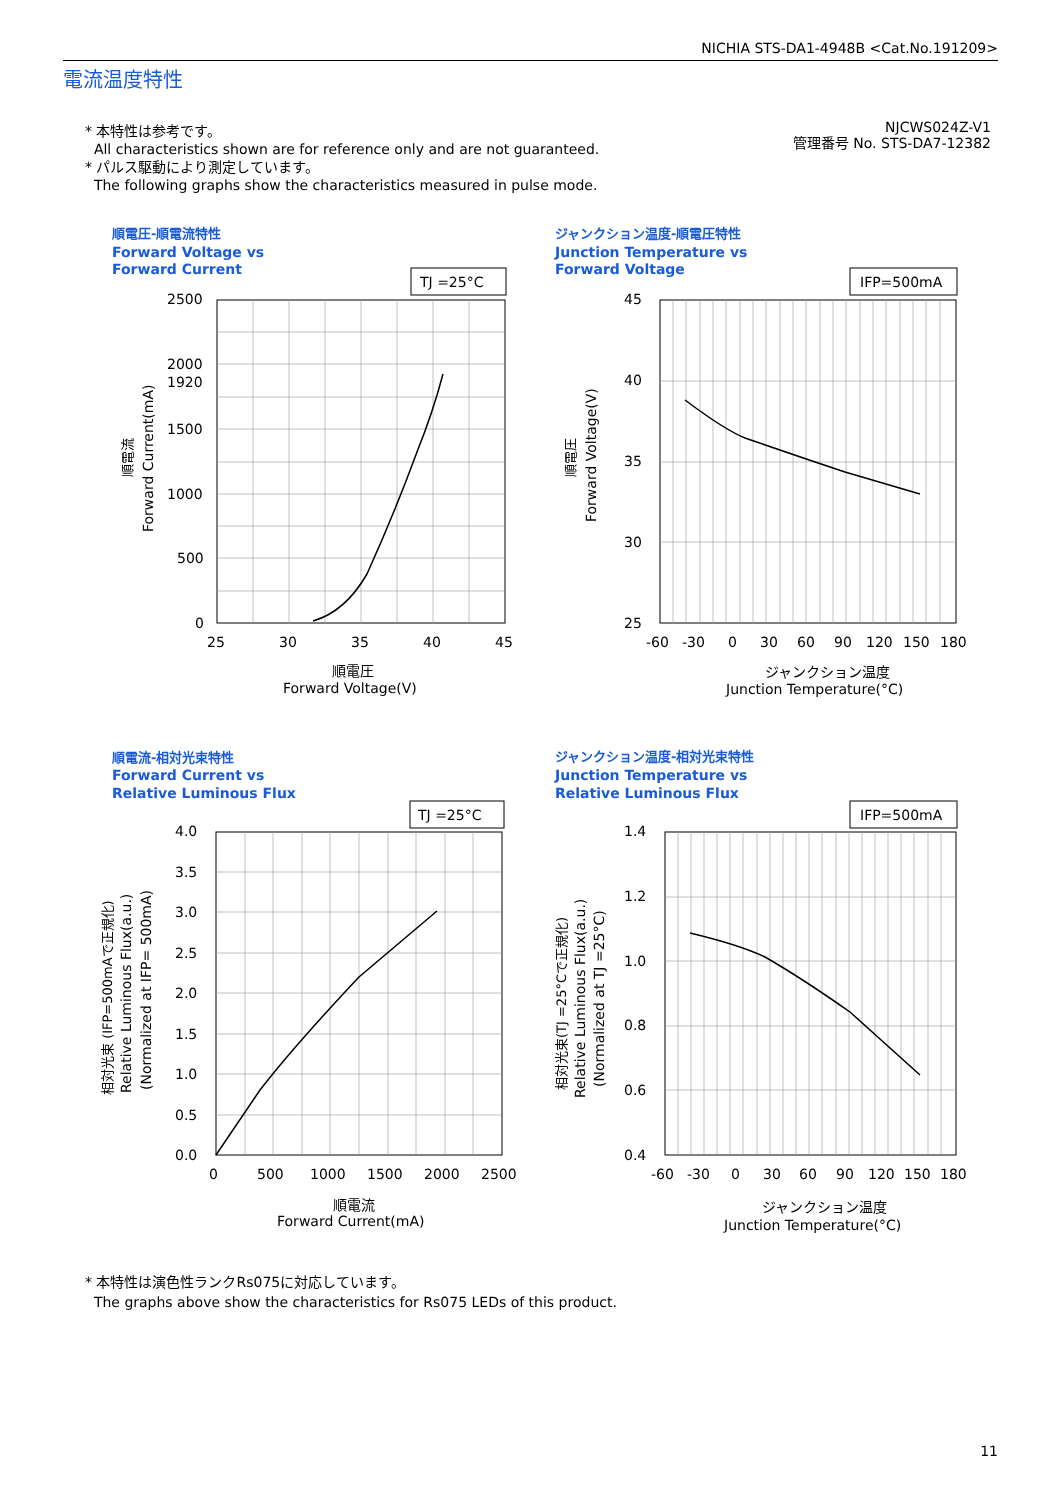NICHIA STS-DA1-4948B <Cat.No.191209>
電流温度特性
* 本特性は参考です。
All characteristics shown are for reference only and are not guaranteed.
* パルス駆動により測定しています。
The following graphs show the characteristics measured in pulse mode.
NJCWS024Z-V1
管理番号 No. STS-DA7-12382
順電圧-順電流特性
Forward Voltage vs
Forward Current
TJ =25°C
2500
2000
1920
1500
1000
500
0
25
30
35
40
45
順電圧
Forward Voltage(V)
順電流
Forward Current(mA)
ジャンクション温度-順電圧特性
Junction Temperature vs
Forward Voltage
IFP=500mA
45
40
35
30
25
-60
-30
0
30
60
90
120
150
180
ジャンクション温度
Junction Temperature(°C)
順電圧
Forward Voltage(V)
順電流-相対光束特性
Forward Current vs
Relative Luminous Flux
TJ =25°C
4.0
3.5
3.0
2.5
2.0
1.5
1.0
0.5
0.0
0
500
1000
1500
2000
2500
順電流
Forward Current(mA)
相対光束 (IFP=500mAで正規化)
Relative Luminous Flux(a.u.)
(Normalized at IFP= 500mA)
ジャンクション温度-相対光束特性
Junction Temperature vs
Relative Luminous Flux
IFP=500mA
1.4
1.2
1.0
0.8
0.6
0.4
-60
-30
0
30
60
90
120
150
180
ジャンクション温度
Junction Temperature(°C)
相対光束(TJ =25°Cで正規化)
Relative Luminous Flux(a.u.)
(Normalized at TJ =25°C)
* 本特性は演色性ランクRs075に対応しています。
The graphs above show the characteristics for Rs075 LEDs of this product.
11